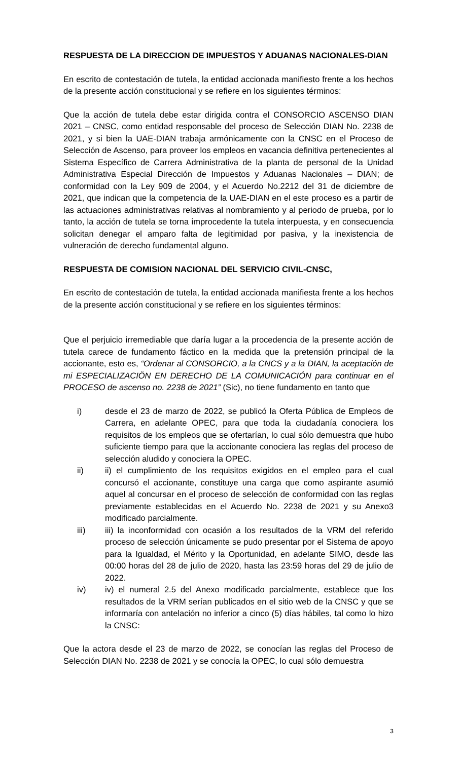RESPUESTA DE LA DIRECCION DE IMPUESTOS Y ADUANAS NACIONALES-DIAN
En escrito de contestación de tutela, la entidad accionada manifiesto frente a los hechos de la presente acción constitucional y se refiere en los siguientes términos:
Que la acción de tutela debe estar dirigida contra el CONSORCIO ASCENSO DIAN 2021 – CNSC, como entidad responsable del proceso de Selección DIAN No. 2238 de 2021, y si bien la UAE-DIAN trabaja armónicamente con la CNSC en el Proceso de Selección de Ascenso, para proveer los empleos en vacancia definitiva pertenecientes al Sistema Específico de Carrera Administrativa de la planta de personal de la Unidad Administrativa Especial Dirección de Impuestos y Aduanas Nacionales – DIAN; de conformidad con la Ley 909 de 2004, y el Acuerdo No.2212 del 31 de diciembre de 2021, que indican que la competencia de la UAE-DIAN en el este proceso es a partir de las actuaciones administrativas relativas al nombramiento y al periodo de prueba, por lo tanto, la acción de tutela se torna improcedente la tutela interpuesta, y en consecuencia solicitan denegar el amparo falta de legitimidad por pasiva, y la inexistencia de vulneración de derecho fundamental alguno.
RESPUESTA DE COMISION NACIONAL DEL SERVICIO CIVIL-CNSC,
En escrito de contestación de tutela, la entidad accionada manifiesta frente a los hechos de la presente acción constitucional y se refiere en los siguientes términos:
Que el perjuicio irremediable que daría lugar a la procedencia de la presente acción de tutela carece de fundamento fáctico en la medida que la pretensión principal de la accionante, esto es, “Ordenar al CONSORCIO, a la CNCS y a la DIAN, la aceptación de mi ESPECIALIZACIÖN EN DERECHO DE LA COMUNICACIÓN para continuar en el PROCESO de ascenso no. 2238 de 2021” (Sic), no tiene fundamento en tanto que
i) desde el 23 de marzo de 2022, se publicó la Oferta Pública de Empleos de Carrera, en adelante OPEC, para que toda la ciudadanía conociera los requisitos de los empleos que se ofertarían, lo cual sólo demuestra que hubo suficiente tiempo para que la accionante conociera las reglas del proceso de selección aludido y conociera la OPEC.
ii) ii) el cumplimiento de los requisitos exigidos en el empleo para el cual concursó el accionante, constituye una carga que como aspirante asumió aquel al concursar en el proceso de selección de conformidad con las reglas previamente establecidas en el Acuerdo No. 2238 de 2021 y su Anexo3 modificado parcialmente.
iii) iii) la inconformidad con ocasión a los resultados de la VRM del referido proceso de selección únicamente se pudo presentar por el Sistema de apoyo para la Igualdad, el Mérito y la Oportunidad, en adelante SIMO, desde las 00:00 horas del 28 de julio de 2020, hasta las 23:59 horas del 29 de julio de 2022.
iv) iv) el numeral 2.5 del Anexo modificado parcialmente, establece que los resultados de la VRM serían publicados en el sitio web de la CNSC y que se informaría con antelación no inferior a cinco (5) días hábiles, tal como lo hizo la CNSC:
Que la actora desde el 23 de marzo de 2022, se conocían las reglas del Proceso de Selección DIAN No. 2238 de 2021 y se conocía la OPEC, lo cual sólo demuestra
3